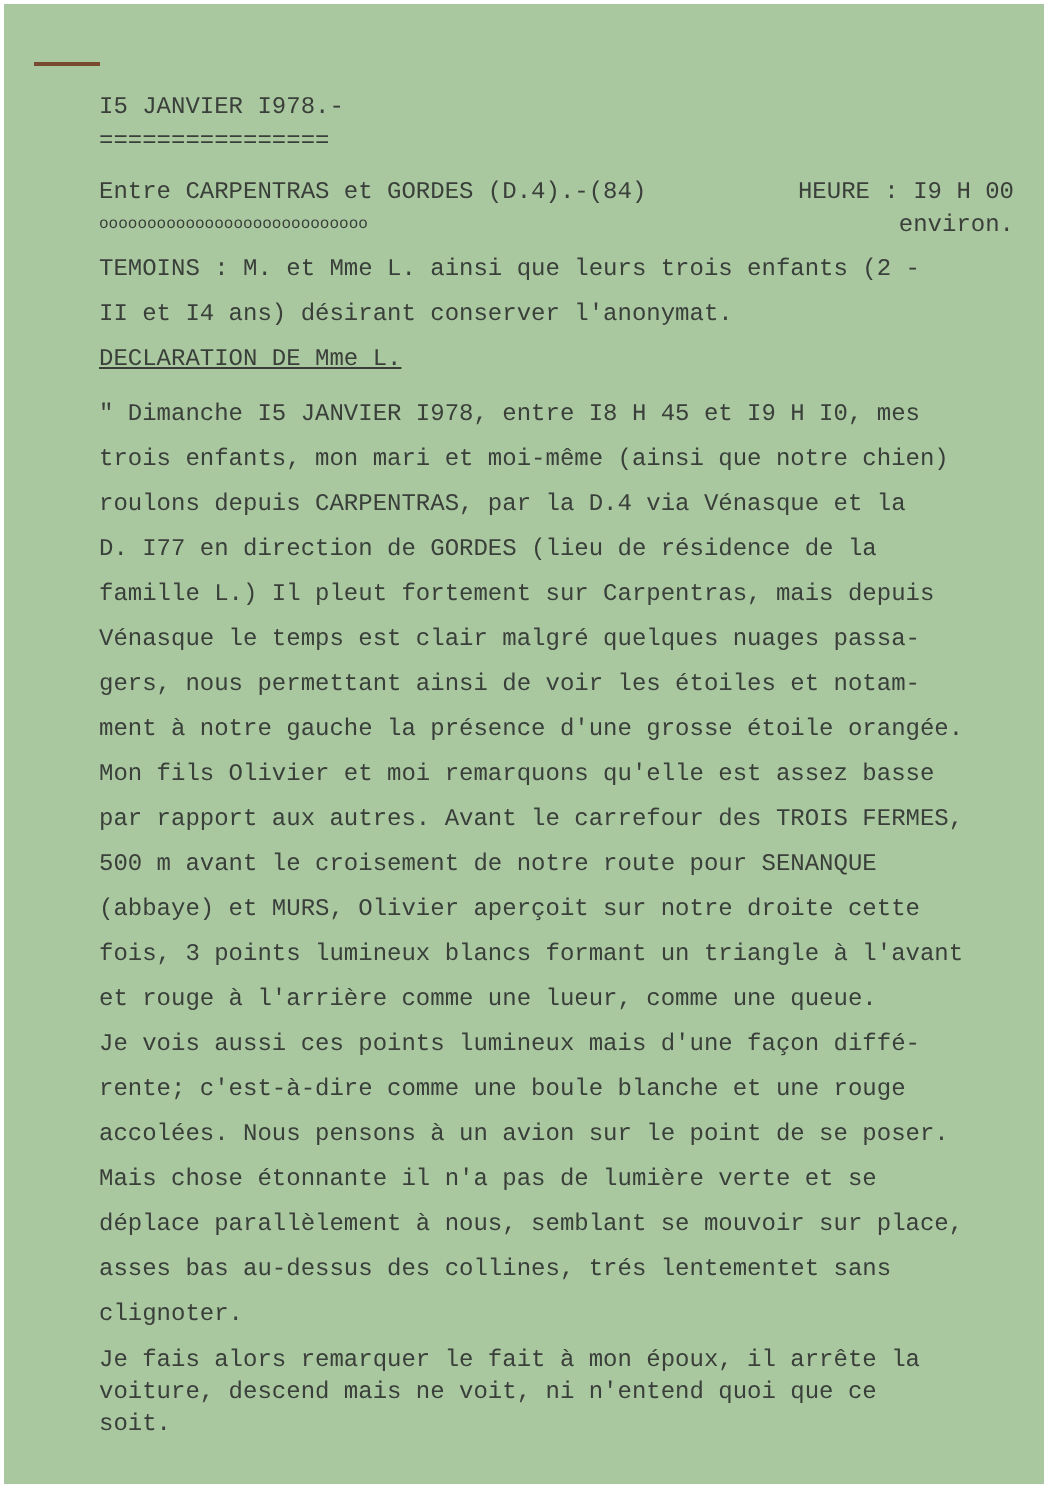I5 JANVIER I978.-
================
Entre CARPENTRAS et GORDES (D.4).-(84)
HEURE : I9 H 00
oooooooooooooooooooooooooooo
environ.
TEMOINS : M. et Mme L. ainsi que leurs trois enfants (2 -
II et I4 ans) désirant conserver l'anonymat.
DECLARATION DE Mme L.
" Dimanche I5 JANVIER I978, entre I8 H 45 et I9 H I0, mes
trois enfants, mon mari et moi-même (ainsi que notre chien)
roulons depuis CARPENTRAS, par la D.4 via Vénasque et la
D. I77 en direction de GORDES (lieu de résidence de la
famille L.) Il pleut fortement sur Carpentras, mais depuis
Vénasque le temps est clair malgré quelques nuages passa-
gers, nous permettant ainsi de voir les étoiles et notam-
ment à notre gauche la présence d'une grosse étoile orangée.
Mon fils Olivier et moi remarquons qu'elle est assez basse
par rapport aux autres. Avant le carrefour des TROIS FERMES,
500 m avant le croisement de notre route pour SENANQUE
(abbaye) et MURS, Olivier aperçoit sur notre droite cette
fois, 3 points lumineux blancs formant un triangle à l'avant
et rouge à l'arrière comme une lueur, comme une queue.
Je vois aussi ces points lumineux mais d'une façon diffé-
rente; c'est-à-dire comme une boule blanche et une rouge
accolées. Nous pensons à un avion sur le point de se poser.
Mais chose étonnante il n'a pas de lumière verte et se
déplace parallèlement à nous, semblant se mouvoir sur place,
asses bas au-dessus des collines, trés lentementet sans
clignoter.
Je fais alors remarquer le fait à mon époux, il arrête la
voiture, descend mais ne voit, ni n'entend quoi que ce
soit.